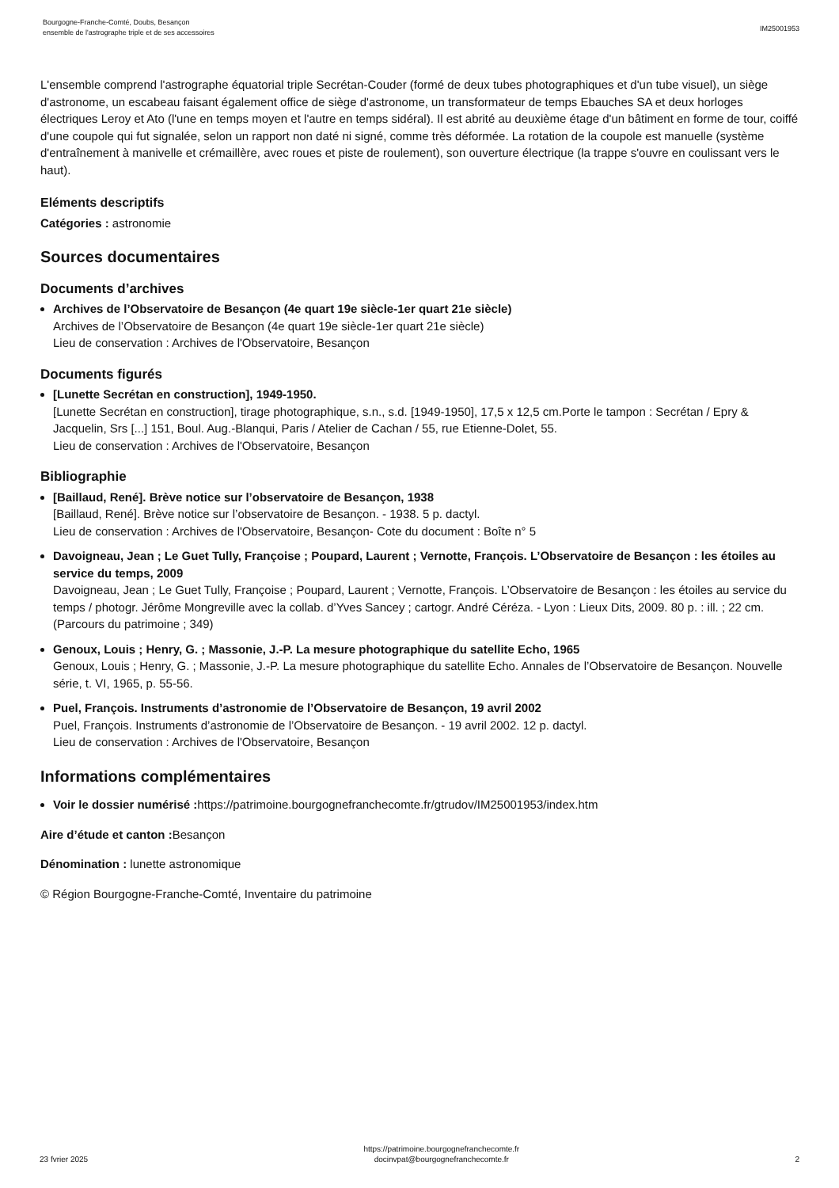Bourgogne-Franche-Comté, Doubs, Besançon
ensemble de l'astrographe triple et de ses accessoires
IM25001953
L'ensemble comprend l'astrographe équatorial triple Secrétan-Couder (formé de deux tubes photographiques et d'un tube visuel), un siège d'astronome, un escabeau faisant également office de siège d'astronome, un transformateur de temps Ebauches SA et deux horloges électriques Leroy et Ato (l'une en temps moyen et l'autre en temps sidéral). Il est abrité au deuxième étage d'un bâtiment en forme de tour, coiffé d'une coupole qui fut signalée, selon un rapport non daté ni signé, comme très déformée. La rotation de la coupole est manuelle (système d'entraînement à manivelle et crémaillère, avec roues et piste de roulement), son ouverture électrique (la trappe s'ouvre en coulissant vers le haut).
Eléments descriptifs
Catégories : astronomie
Sources documentaires
Documents d’archives
Archives de l’Observatoire de Besançon (4e quart 19e siècle-1er quart 21e siècle)
Archives de l’Observatoire de Besançon (4e quart 19e siècle-1er quart 21e siècle)
Lieu de conservation : Archives de l'Observatoire, Besançon
Documents figurés
[Lunette Secrétan en construction], 1949-1950.
[Lunette Secrétan en construction], tirage photographique, s.n., s.d. [1949-1950], 17,5 x 12,5 cm.Porte le tampon : Secrétan / Epry & Jacquelin, Srs [...] 151, Boul. Aug.-Blanqui, Paris / Atelier de Cachan / 55, rue Etienne-Dolet, 55.
Lieu de conservation : Archives de l'Observatoire, Besançon
Bibliographie
[Baillaud, René]. Brève notice sur l’observatoire de Besançon, 1938
[Baillaud, René]. Brève notice sur l’observatoire de Besançon. - 1938. 5 p. dactyl.
Lieu de conservation : Archives de l'Observatoire, Besançon- Cote du document : Boîte n° 5
Davoigneau, Jean ; Le Guet Tully, Françoise ; Poupard, Laurent ; Vernotte, François. L’Observatoire de Besançon : les étoiles au service du temps, 2009
Davoigneau, Jean ; Le Guet Tully, Françoise ; Poupard, Laurent ; Vernotte, François. L’Observatoire de Besançon : les étoiles au service du temps / photogr. Jérôme Mongreville avec la collab. d’Yves Sancey ; cartogr. André Céréza. - Lyon : Lieux Dits, 2009. 80 p. : ill. ; 22 cm. (Parcours du patrimoine ; 349)
Genoux, Louis ; Henry, G. ; Massonie, J.-P. La mesure photographique du satellite Echo, 1965
Genoux, Louis ; Henry, G. ; Massonie, J.-P. La mesure photographique du satellite Echo. Annales de l’Observatoire de Besançon. Nouvelle série, t. VI, 1965, p. 55-56.
Puel, François. Instruments d’astronomie de l’Observatoire de Besançon, 19 avril 2002
Puel, François. Instruments d’astronomie de l’Observatoire de Besançon. - 19 avril 2002. 12 p. dactyl.
Lieu de conservation : Archives de l'Observatoire, Besançon
Informations complémentaires
Voir le dossier numérisé : https://patrimoine.bourgognefranchecomte.fr/gtrudov/IM25001953/index.htm
Aire d’étude et canton : Besançon
Dénomination : lunette astronomique
© Région Bourgogne-Franche-Comté, Inventaire du patrimoine
23 fvrier 2025
https://patrimoine.bourgognefranchecomte.fr
docinvpat@bourgognefranchecomte.fr
2